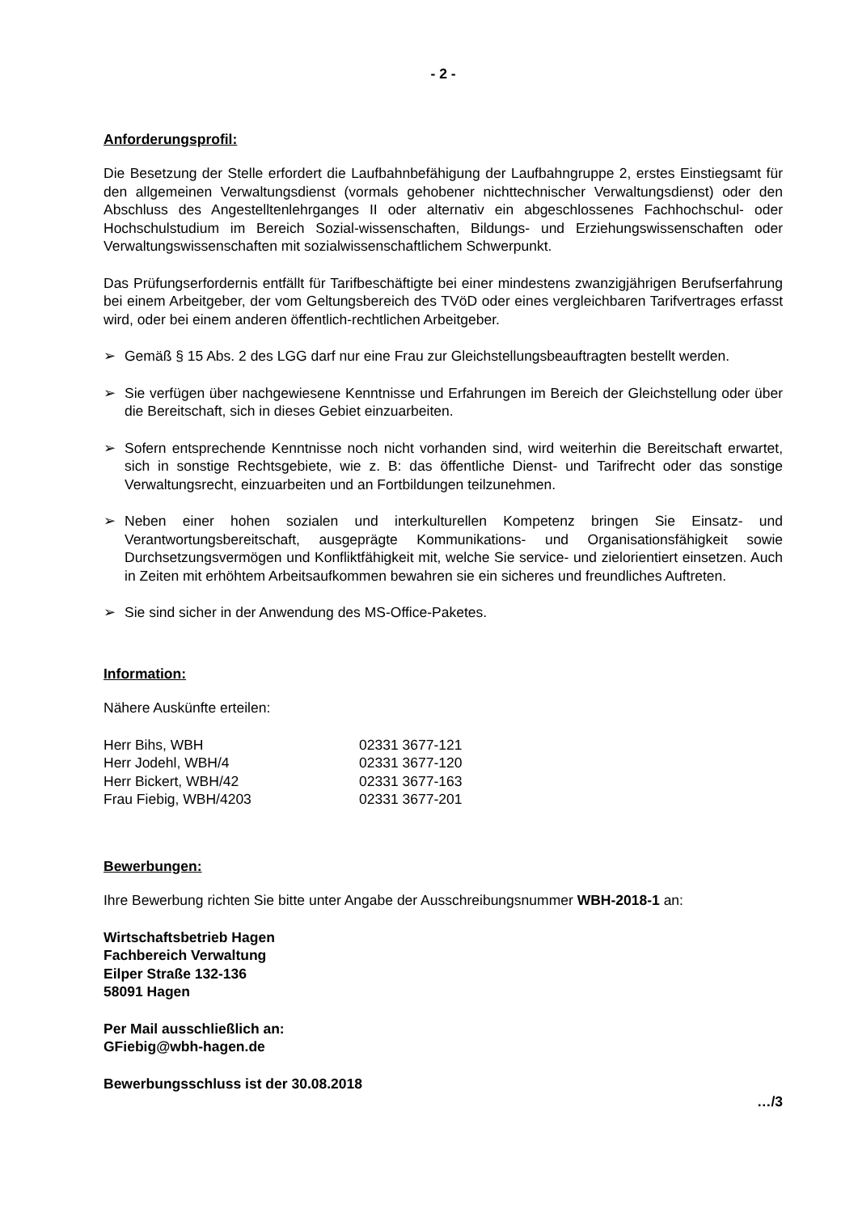- 2 -
Anforderungsprofil:
Die Besetzung der Stelle erfordert die Laufbahnbefähigung der Laufbahngruppe 2, erstes Einstiegsamt für den allgemeinen Verwaltungsdienst (vormals gehobener nichttechnischer Verwaltungsdienst) oder den Abschluss des Angestelltenlehrganges II oder alternativ ein abgeschlossenes Fachhochschul- oder Hochschulstudium im Bereich Sozial-wissenschaften, Bildungs- und Erziehungswissenschaften oder Verwaltungswissenschaften mit sozialwissenschaftlichem Schwerpunkt.
Das Prüfungserfordernis entfällt für Tarifbeschäftigte bei einer mindestens zwanzigjährigen Berufserfahrung bei einem Arbeitgeber, der vom Geltungsbereich des TVöD oder eines vergleichbaren Tarifvertrages erfasst wird, oder bei einem anderen öffentlich-rechtlichen Arbeitgeber.
➢ Gemäß § 15 Abs. 2 des LGG darf nur eine Frau zur Gleichstellungsbeauftragten bestellt werden.
➢ Sie verfügen über nachgewiesene Kenntnisse und Erfahrungen im Bereich der Gleichstellung oder über die Bereitschaft, sich in dieses Gebiet einzuarbeiten.
➢ Sofern entsprechende Kenntnisse noch nicht vorhanden sind, wird weiterhin die Bereitschaft erwartet, sich in sonstige Rechtsgebiete, wie z. B: das öffentliche Dienst- und Tarifrecht oder das sonstige Verwaltungsrecht, einzuarbeiten und an Fortbildungen teilzunehmen.
➢ Neben einer hohen sozialen und interkulturellen Kompetenz bringen Sie Einsatz- und Verantwortungsbereitschaft, ausgeprägte Kommunikations- und Organisationsfähigkeit sowie Durchsetzungsvermögen und Konfliktfähigkeit mit, welche Sie service- und zielorientiert einsetzen. Auch in Zeiten mit erhöhtem Arbeitsaufkommen bewahren sie ein sicheres und freundliches Auftreten.
➢ Sie sind sicher in der Anwendung des MS-Office-Paketes.
Information:
Nähere Auskünfte erteilen:
| Herr Bihs, WBH | 02331 3677-121 |
| Herr Jodehl, WBH/4 | 02331 3677-120 |
| Herr Bickert, WBH/42 | 02331 3677-163 |
| Frau Fiebig, WBH/4203 | 02331 3677-201 |
Bewerbungen:
Ihre Bewerbung richten Sie bitte unter Angabe der Ausschreibungsnummer WBH-2018-1 an:
Wirtschaftsbetrieb Hagen
Fachbereich Verwaltung
Eilper Straße 132-136
58091 Hagen
Per Mail ausschließlich an:
GFiebig@wbh-hagen.de
Bewerbungsschluss ist der 30.08.2018
…/3